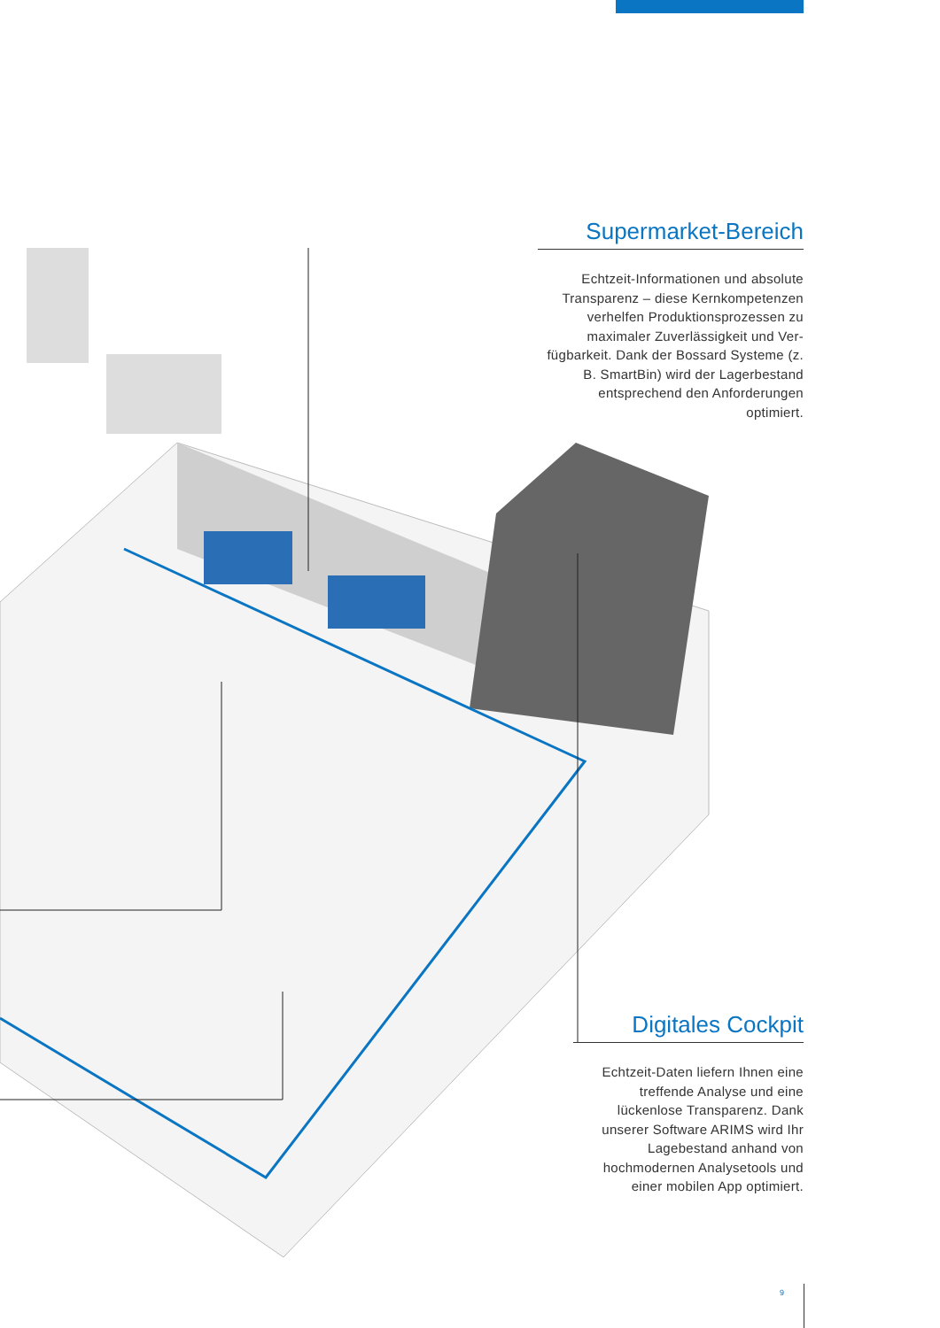Supermarket-Bereich
Echtzeit-Informationen und absolute Transparenz – diese Kernkompetenzen verhelfen Produktionsprozessen zu maximaler Zuverlässigkeit und Ver-fügbarkeit. Dank der Bossard Systeme (z. B. SmartBin) wird der Lagerbestand entsprechend den Anforderungen optimiert.
Digitales Cockpit
Echtzeit-Daten liefern Ihnen eine treffende Analyse und eine lückenlose Transparenz. Dank unserer Software ARIMS wird Ihr Lagebestand anhand von hochmodernen Analysetools und einer mobilen App optimiert.
9